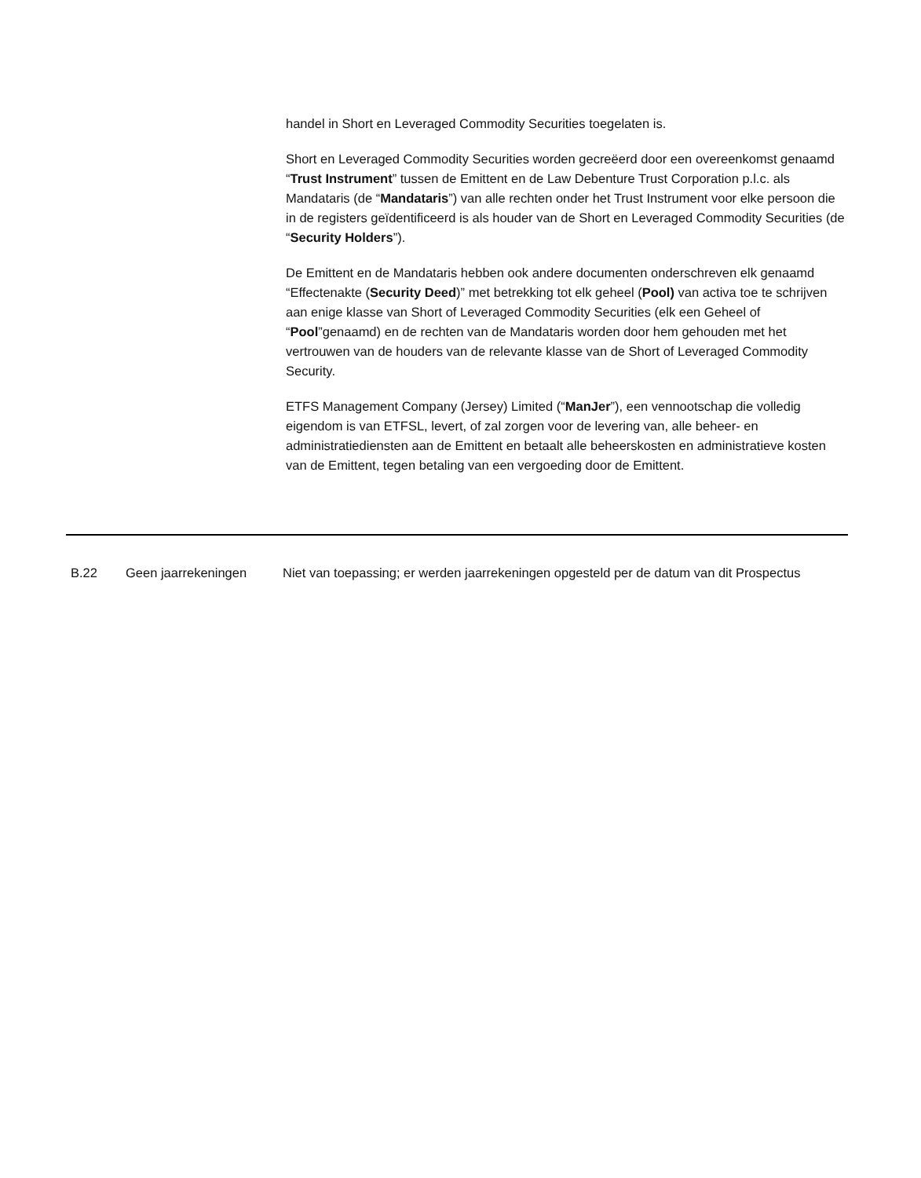handel in Short en Leveraged Commodity Securities toegelaten is.
Short en Leveraged Commodity Securities worden gecreëerd door een overeenkomst genaamd “Trust Instrument” tussen de Emittent en de Law Debenture Trust Corporation p.l.c. als Mandataris (de “Mandataris”) van alle rechten onder het Trust Instrument voor elke persoon die in de registers geïdentificeerd is als houder van de Short en Leveraged Commodity Securities (de “Security Holders”).
De Emittent en de Mandataris hebben ook andere documenten onderschreven elk genaamd “Effectenakte (Security Deed)” met betrekking tot elk geheel (Pool) van activa toe te schrijven aan enige klasse van Short of Leveraged Commodity Securities (elk een Geheel of “Pool”genaamd) en de rechten van de Mandataris worden door hem gehouden met het vertrouwen van de houders van de relevante klasse van de Short of Leveraged Commodity Security.
ETFS Management Company (Jersey) Limited (“ManJer”), een vennootschap die volledig eigendom is van ETFSL, levert, of zal zorgen voor de levering van, alle beheer- en administratiediensten aan de Emittent en betaalt alle beheerskosten en administratieve kosten van de Emittent, tegen betaling van een vergoeding door de Emittent.
| B.22 | Geen jaarrekeningen | Niet van toepassing; er werden jaarrekeningen opgesteld per de datum van dit Prospectus |